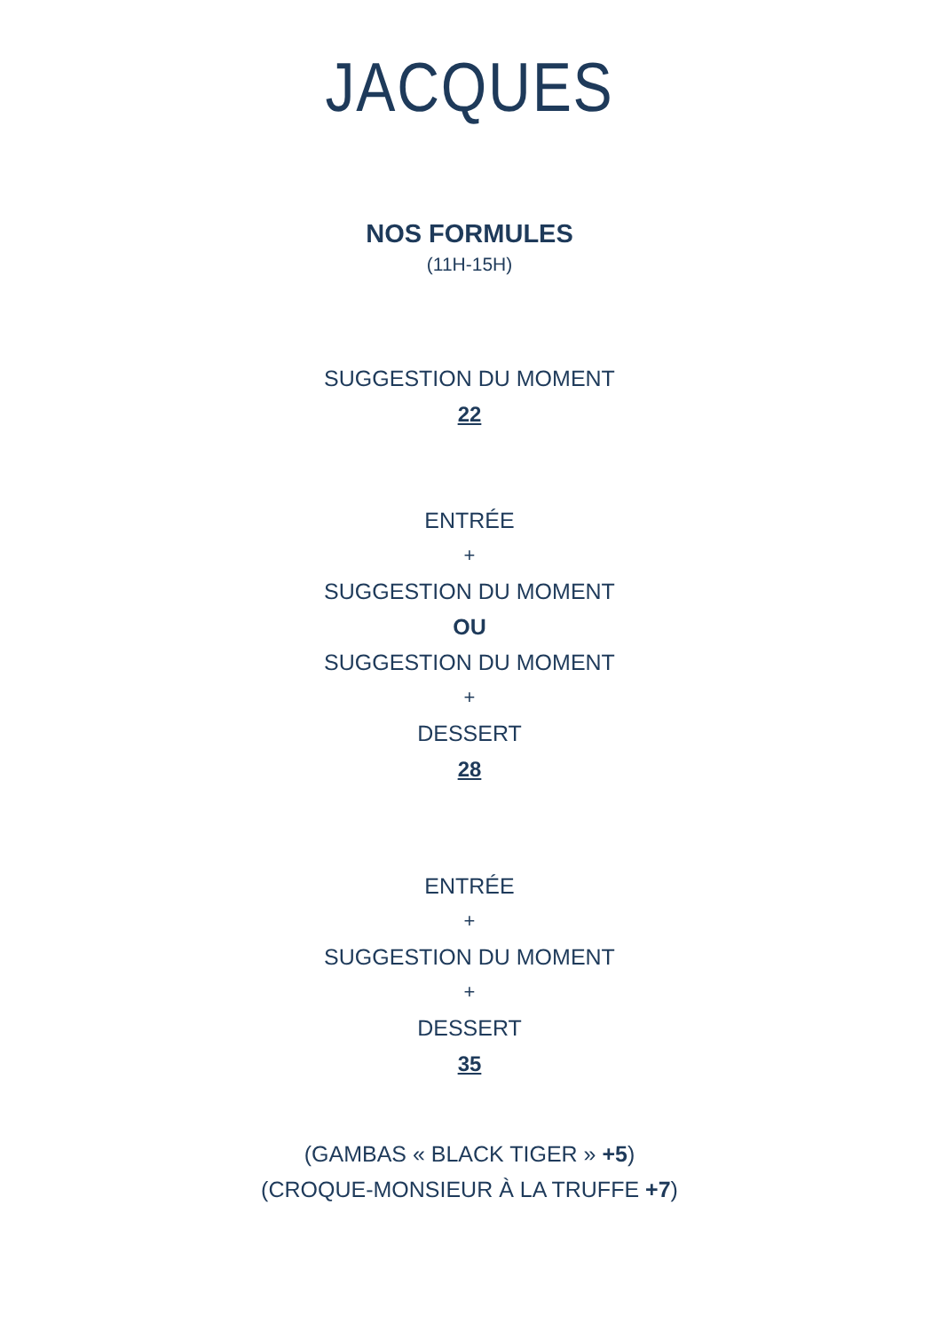JACQUES
NOS FORMULES
(11H-15H)
SUGGESTION DU MOMENT
22
ENTRÉE
+
SUGGESTION DU MOMENT
OU
SUGGESTION DU MOMENT
+
DESSERT
28
ENTRÉE
+
SUGGESTION DU MOMENT
+
DESSERT
35
(GAMBAS « BLACK TIGER » +5)
(CROQUE-MONSIEUR À LA TRUFFE +7)